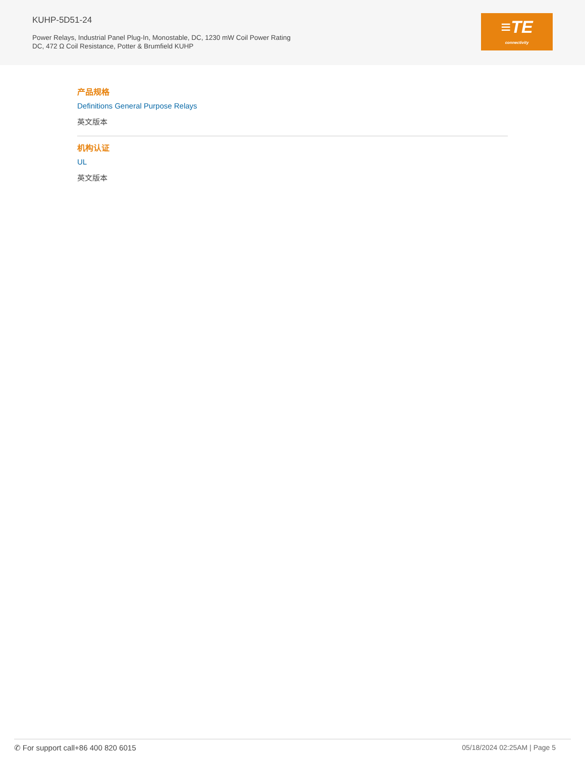KUHP-5D51-24
Power Relays, Industrial Panel Plug-In, Monostable, DC, 1230 mW Coil Power Rating
DC, 472 Ω Coil Resistance, Potter & Brumfield KUHP
≡TE
connectivity
产品规格
Definitions General Purpose Relays
英文版本
机构认证
UL
英文版本
✆ For support call+86 400 820 6015
05/18/2024 02:25AM | Page 5